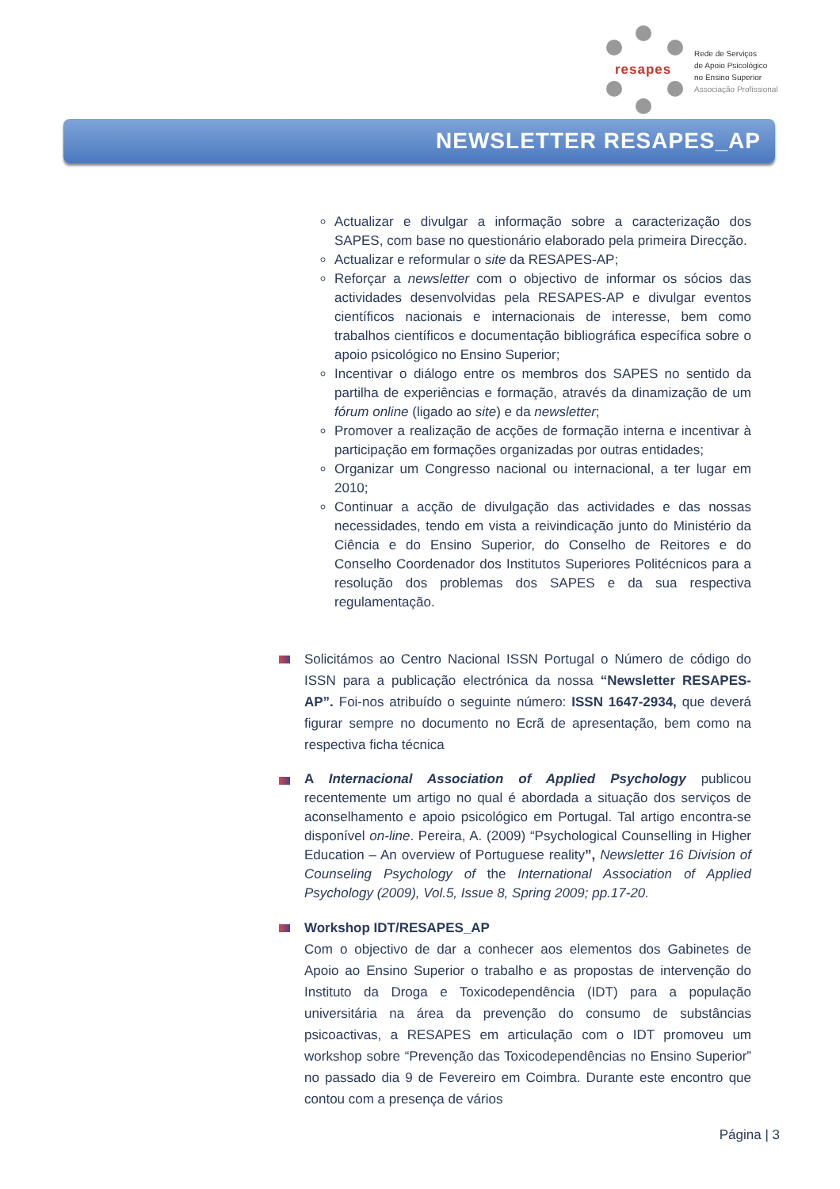resapes
Rede de Serviços
de Apoio Psicológico
no Ensino Superior
Associação Profissional
NEWSLETTER RESAPES_AP
Actualizar e divulgar a informação sobre a caracterização dos SAPES, com base no questionário elaborado pela primeira Direcção.
Actualizar e reformular o site da RESAPES-AP;
Reforçar a newsletter com o objectivo de informar os sócios das actividades desenvolvidas pela RESAPES-AP e divulgar eventos científicos nacionais e internacionais de interesse, bem como trabalhos científicos e documentação bibliográfica específica sobre o apoio psicológico no Ensino Superior;
Incentivar o diálogo entre os membros dos SAPES no sentido da partilha de experiências e formação, através da dinamização de um fórum online (ligado ao site) e da newsletter;
Promover a realização de acções de formação interna e incentivar à participação em formações organizadas por outras entidades;
Organizar um Congresso nacional ou internacional, a ter lugar em 2010;
Continuar a acção de divulgação das actividades e das nossas necessidades, tendo em vista a reivindicação junto do Ministério da Ciência e do Ensino Superior, do Conselho de Reitores e do Conselho Coordenador dos Institutos Superiores Politécnicos para a resolução dos problemas dos SAPES e da sua respectiva regulamentação.
Solicitámos ao Centro Nacional ISSN Portugal o Número de código do ISSN para a publicação electrónica da nossa “Newsletter RESAPES-AP”. Foi-nos atribuído o seguinte número: ISSN 1647-2934, que deverá figurar sempre no documento no Ecrã de apresentação, bem como na respectiva ficha técnica
A Internacional Association of Applied Psychology publicou recentemente um artigo no qual é abordada a situação dos serviços de aconselhamento e apoio psicológico em Portugal. Tal artigo encontra-se disponível on-line. Pereira, A. (2009) “Psychological Counselling in Higher Education – An overview of Portuguese reality”, Newsletter 16 Division of Counseling Psychology of the International Association of Applied Psychology (2009), Vol.5, Issue 8, Spring 2009; pp.17-20.
Workshop IDT/RESAPES_AP
Com o objectivo de dar a conhecer aos elementos dos Gabinetes de Apoio ao Ensino Superior o trabalho e as propostas de intervenção do Instituto da Droga e Toxicodependência (IDT) para a população universitária na área da prevenção do consumo de substâncias psicoactivas, a RESAPES em articulação com o IDT promoveu um workshop sobre “Prevenção das Toxicodependências no Ensino Superior” no passado dia 9 de Fevereiro em Coimbra. Durante este encontro que contou com a presença de vários
Página | 3